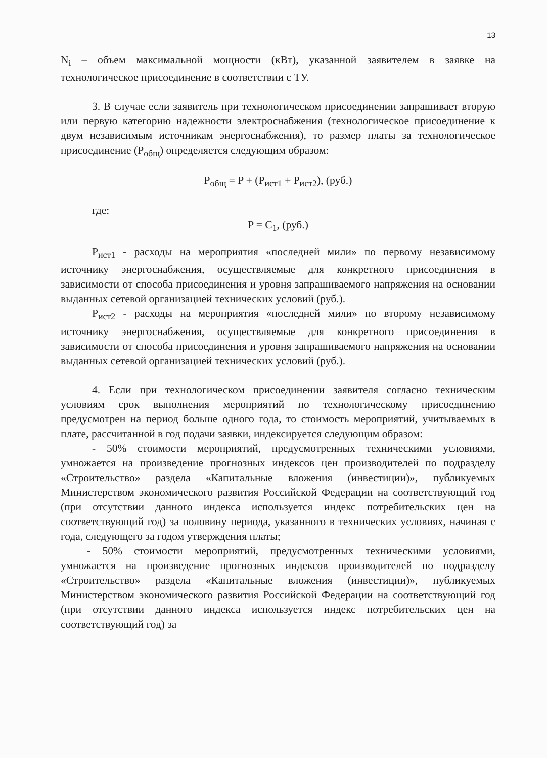13
N<sub>i</sub> – объем максимальной мощности (кВт), указанной заявителем в заявке на технологическое присоединение в соответствии с ТУ.
3. В случае если заявитель при технологическом присоединении запрашивает вторую или первую категорию надежности электроснабжения (технологическое присоединение к двум независимым источникам энергоснабжения), то размер платы за технологическое присоединение (P<sub>общ</sub>) определяется следующим образом:
P<sub>общ</sub> = P + (P<sub>ист1</sub> + P<sub>ист2</sub>), (руб.)
где:
P = C<sub>1</sub>, (руб.)
P<sub>ист1</sub> - расходы на мероприятия «последней мили» по первому независимому источнику энергоснабжения, осуществляемые для конкретного присоединения в зависимости от способа присоединения и уровня запрашиваемого напряжения на основании выданных сетевой организацией технических условий (руб.).
P<sub>ист2</sub> - расходы на мероприятия «последней мили» по второму независимому источнику энергоснабжения, осуществляемые для конкретного присоединения в зависимости от способа присоединения и уровня запрашиваемого напряжения на основании выданных сетевой организацией технических условий (руб.).
4. Если при технологическом присоединении заявителя согласно техническим условиям срок выполнения мероприятий по технологическому присоединению предусмотрен на период больше одного года, то стоимость мероприятий, учитываемых в плате, рассчитанной в год подачи заявки, индексируется следующим образом:
- 50% стоимости мероприятий, предусмотренных техническими условиями, умножается на произведение прогнозных индексов цен производителей по подразделу «Строительство» раздела «Капитальные вложения (инвестиции)», публикуемых Министерством экономического развития Российской Федерации на соответствующий год (при отсутствии данного индекса используется индекс потребительских цен на соответствующий год) за половину периода, указанного в технических условиях, начиная с года, следующего за годом утверждения платы;
- 50% стоимости мероприятий, предусмотренных техническими условиями, умножается на произведение прогнозных индексов производителей по подразделу «Строительство» раздела «Капитальные вложения (инвестиции)», публикуемых Министерством экономического развития Российской Федерации на соответствующий год (при отсутствии данного индекса используется индекс потребительских цен на соответствующий год) за